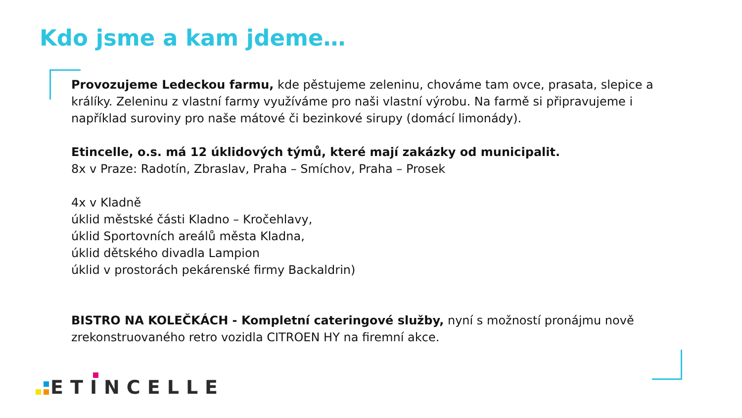Kdo jsme a kam jdeme…
Provozujeme Ledeckou farmu, kde pěstujeme zeleninu, chováme tam ovce, prasata, slepice a králíky. Zeleninu z vlastní farmy využíváme pro naši vlastní výrobu. Na farmě si připravujeme i například suroviny pro naše mátové či bezinkové sirupy (domácí limonády).
Etincelle, o.s. má 12 úklidových týmů, které mají zakázky od municipalit.
8x v Praze: Radotín, Zbraslav, Praha – Smíchov, Praha – Prosek
4x v Kladně
úklid městské části Kladno – Kročehlavy,
úklid Sportovních areálů města Kladna,
úklid dětského divadla Lampion
úklid v prostorách pekárenské firmy Backaldrin)
BISTRO NA KOLEČKÁCH - Kompletní cateringové služby, nyní s možností pronájmu nově zrekonstruovaného retro vozidla CITROEN HY na firemní akce.
ETINCELLE